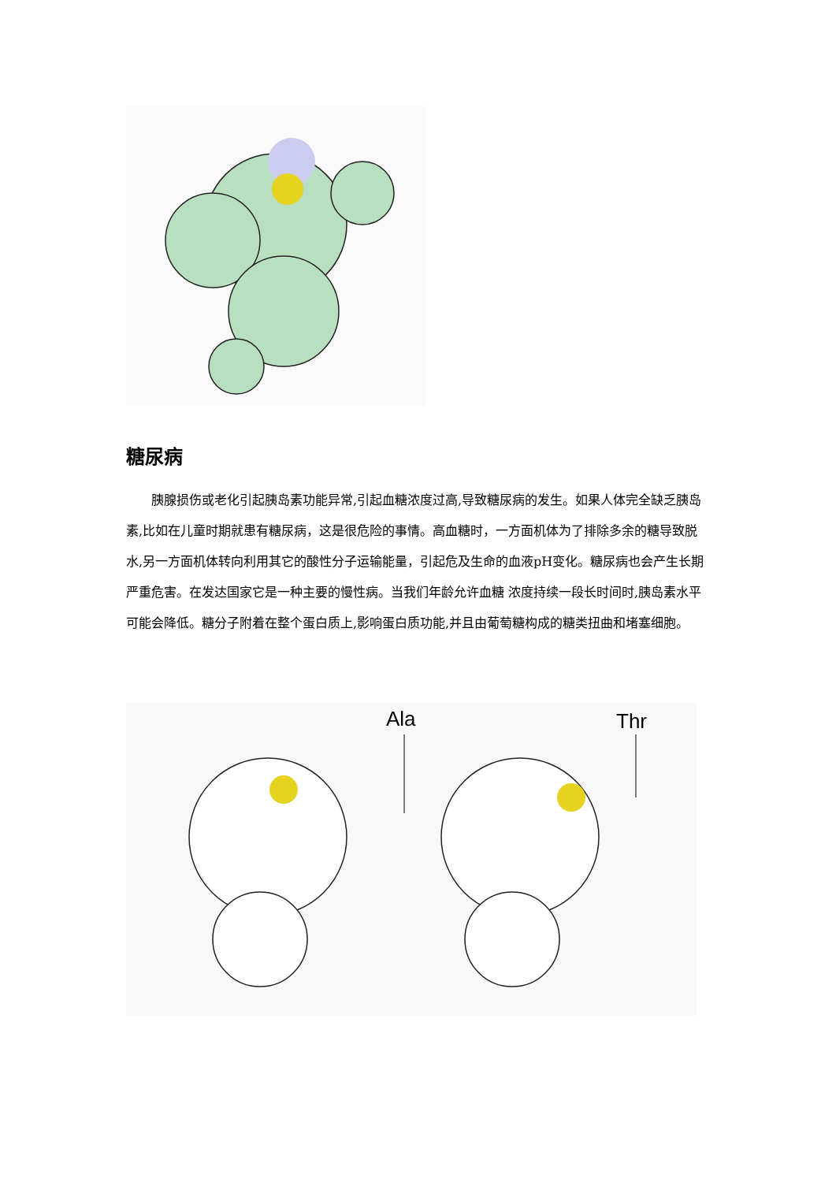糖尿病
胰腺损伤或老化引起胰岛素功能异常,引起血糖浓度过高,导致糖尿病的发生。如果人体完全缺乏胰岛素,比如在儿童时期就患有糖尿病，这是很危险的事情。高血糖时，一方面机体为了排除多余的糖导致脱水,另一方面机体转向利用其它的酸性分子运输能量，引起危及生命的血液pH变化。糖尿病也会产生长期严重危害。在发达国家它是一种主要的慢性病。当我们年龄允许血糖 浓度持续一段长时间时,胰岛素水平可能会降低。糖分子附着在整个蛋白质上,影响蛋白质功能,并且由葡萄糖构成的糖类扭曲和堵塞细胞。
Ala Thr